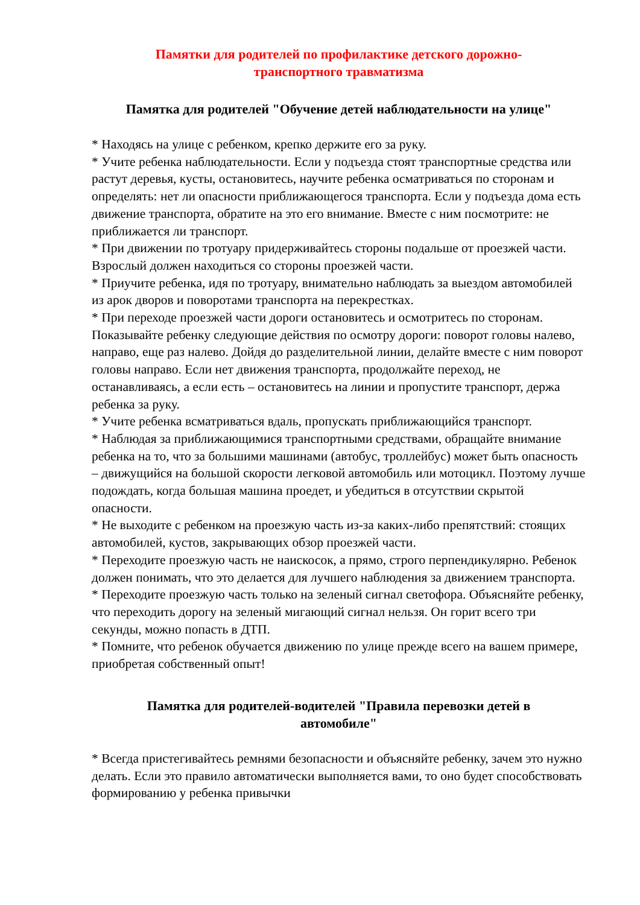Памятки для родителей по профилактике детского дорожно-
транспортного травматизма
Памятка для родителей "Обучение детей наблюдательности на улице"
* Находясь на улице с ребенком, крепко держите его за руку.
* Учите ребенка наблюдательности. Если у подъезда стоят транспортные средства или растут деревья, кусты, остановитесь, научите ребенка осматриваться по сторонам и определять: нет ли опасности приближающегося транспорта. Если у подъезда дома есть движение транспорта, обратите на это его внимание. Вместе с ним посмотрите: не приближается ли транспорт.
* При движении по тротуару придерживайтесь стороны подальше от проезжей части. Взрослый должен находиться со стороны проезжей части.
* Приучите ребенка, идя по тротуару, внимательно наблюдать за выездом автомобилей из арок дворов и поворотами транспорта на перекрестках.
* При переходе проезжей части дороги остановитесь и осмотритесь по сторонам. Показывайте ребенку следующие действия по осмотру дороги: поворот головы налево, направо, еще раз налево. Дойдя до разделительной линии, делайте вместе с ним поворот головы направо. Если нет движения транспорта, продолжайте переход, не останавливаясь, а если есть – остановитесь на линии и пропустите транспорт, держа ребенка за руку.
* Учите ребенка всматриваться вдаль, пропускать приближающийся транспорт.
* Наблюдая за приближающимися транспортными средствами, обращайте внимание ребенка на то, что за большими машинами (автобус, троллейбус) может быть опасность – движущийся на большой скорости легковой автомобиль или мотоцикл. Поэтому лучше подождать, когда большая машина проедет, и убедиться в отсутствии скрытой опасности.
* Не выходите с ребенком на проезжую часть из-за каких-либо препятствий: стоящих автомобилей, кустов, закрывающих обзор проезжей части.
* Переходите проезжую часть не наискосок, а прямо, строго перпендикулярно. Ребенок должен понимать, что это делается для лучшего наблюдения за движением транспорта.
* Переходите проезжую часть только на зеленый сигнал светофора. Объясняйте ребенку, что переходить дорогу на зеленый мигающий сигнал нельзя. Он горит всего три секунды, можно попасть в ДТП.
* Помните, что ребенок обучается движению по улице прежде всего на вашем примере, приобретая собственный опыт!
Памятка для родителей-водителей "Правила перевозки детей в
автомобиле"
* Всегда пристегивайтесь ремнями безопасности и объясняйте ребенку, зачем это нужно делать. Если это правило автоматически выполняется вами, то оно будет способствовать формированию у ребенка привычки